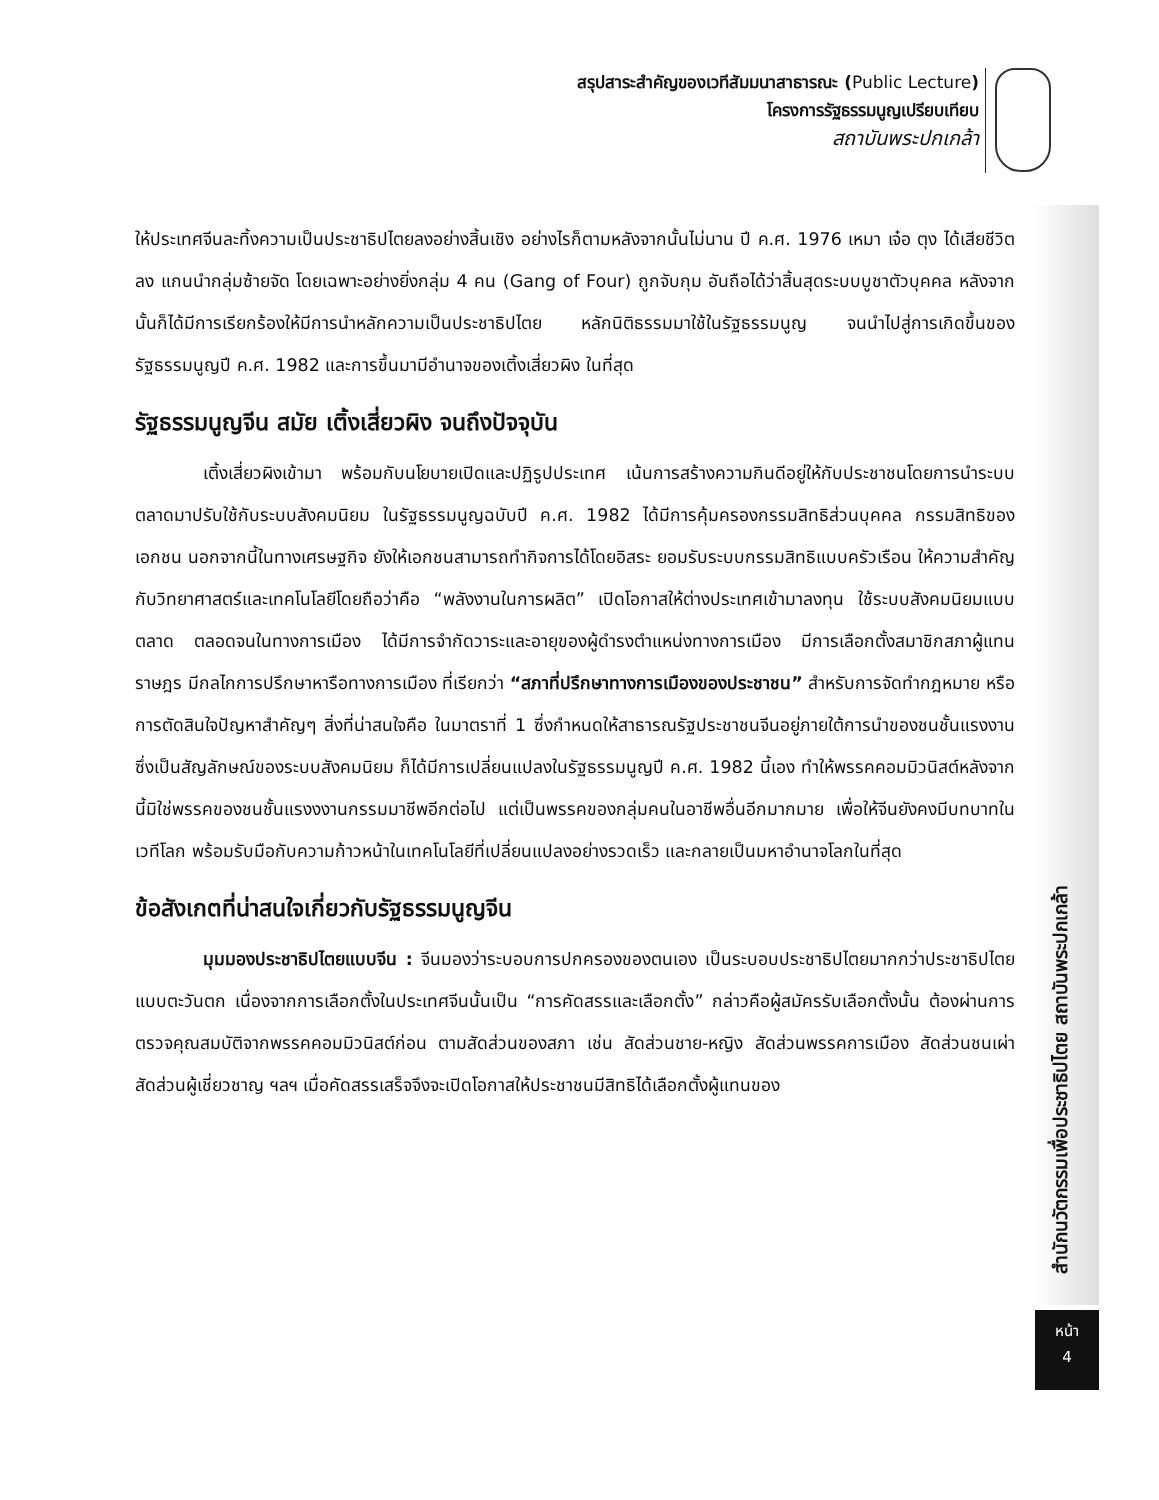สรุปสาระสำคัญของเวทีสัมมนาสาธารณะ (Public Lecture)
โครงการรัฐธรรมนูญเปรียบเทียบ
สถาบันพระปกเกล้า
สำนักนวัตกรรมเพื่อประชาธิปไตย สถาบันพระปกเกล้า
หน้า
4
ให้ประเทศจีนละทิ้งความเป็นประชาธิปไตยลงอย่างสิ้นเชิง อย่างไรก็ตามหลังจากนั้นไม่นาน ปี ค.ศ. 1976 เหมา เจ๋อ ตุง ได้เสียชีวิตลง แกนนำกลุ่มซ้ายจัด โดยเฉพาะอย่างยิ่งกลุ่ม 4 คน (Gang of Four) ถูกจับกุม อันถือได้ว่าสิ้นสุดระบบบูชาตัวบุคคล หลังจากนั้นก็ได้มีการเรียกร้องให้มีการนำหลักความเป็นประชาธิปไตย หลักนิติธรรมมาใช้ในรัฐธรรมนูญ จนนำไปสู่การเกิดขึ้นของรัฐธรรมนูญปี ค.ศ. 1982 และการขึ้นมามีอำนาจของเติ้งเสี่ยวผิง ในที่สุด
รัฐธรรมนูญจีน สมัย เติ้งเสี่ยวผิง จนถึงปัจจุบัน
เติ้งเสี่ยวผิงเข้ามา พร้อมกับนโยบายเปิดและปฏิรูปประเทศ เน้นการสร้างความกินดีอยู่ให้กับประชาชนโดยการนำระบบตลาดมาปรับใช้กับระบบสังคมนิยม ในรัฐธรรมนูญฉบับปี ค.ศ. 1982 ได้มีการคุ้มครองกรรมสิทธิส่วนบุคคล กรรมสิทธิของเอกชน นอกจากนี้ในทางเศรษฐกิจ ยังให้เอกชนสามารถทำกิจการได้โดยอิสระ ยอมรับระบบกรรมสิทธิแบบครัวเรือน ให้ความสำคัญกับวิทยาศาสตร์และเทคโนโลยีโดยถือว่าคือ “พลังงานในการผลิต” เปิดโอกาสให้ต่างประเทศเข้ามาลงทุน ใช้ระบบสังคมนิยมแบบตลาด ตลอดจนในทางการเมือง ได้มีการจำกัดวาระและอายุของผู้ดำรงตำแหน่งทางการเมือง มีการเลือกตั้งสมาชิกสภาผู้แทนราษฎร มีกลไกการปรึกษาหารือทางการเมือง ที่เรียกว่า “สภาที่ปรึกษาทางการเมืองของประชาชน” สำหรับการจัดทำกฎหมาย หรือการตัดสินใจปัญหาสำคัญๆ สิ่งที่น่าสนใจคือ ในมาตราที่ 1 ซึ่งกำหนดให้สาธารณรัฐประชาชนจีนอยู่ภายใต้การนำของชนชั้นแรงงาน ซึ่งเป็นสัญลักษณ์ของระบบสังคมนิยม ก็ได้มีการเปลี่ยนแปลงในรัฐธรรมนูญปี ค.ศ. 1982 นี้เอง ทำให้พรรคคอมมิวนิสต์หลังจากนี้มิใช่พรรคของชนชั้นแรงงงานกรรมมาชีพอีกต่อไป แต่เป็นพรรคของกลุ่มคนในอาชีพอื่นอีกมากมาย เพื่อให้จีนยังคงมีบทบาทในเวทีโลก พร้อมรับมือกับความก้าวหน้าในเทคโนโลยีที่เปลี่ยนแปลงอย่างรวดเร็ว และกลายเป็นมหาอำนาจโลกในที่สุด
ข้อสังเกตที่น่าสนใจเกี่ยวกับรัฐธรรมนูญจีน
มุมมองประชาธิปไตยแบบจีน : จีนมองว่าระบอบการปกครองของตนเอง เป็นระบอบประชาธิปไตยมากกว่าประชาธิปไตยแบบตะวันตก เนื่องจากการเลือกตั้งในประเทศจีนนั้นเป็น “การคัดสรรและเลือกตั้ง” กล่าวคือผู้สมัครรับเลือกตั้งนั้น ต้องผ่านการตรวจคุณสมบัติจากพรรคคอมมิวนิสต์ก่อน ตามสัดส่วนของสภา เช่น สัดส่วนชาย-หญิง สัดส่วนพรรคการเมือง สัดส่วนชนเผ่า สัดส่วนผู้เชี่ยวชาญ ฯลฯ เมื่อคัดสรรเสร็จจึงจะเปิดโอกาสให้ประชาชนมีสิทธิได้เลือกตั้งผู้แทนของ